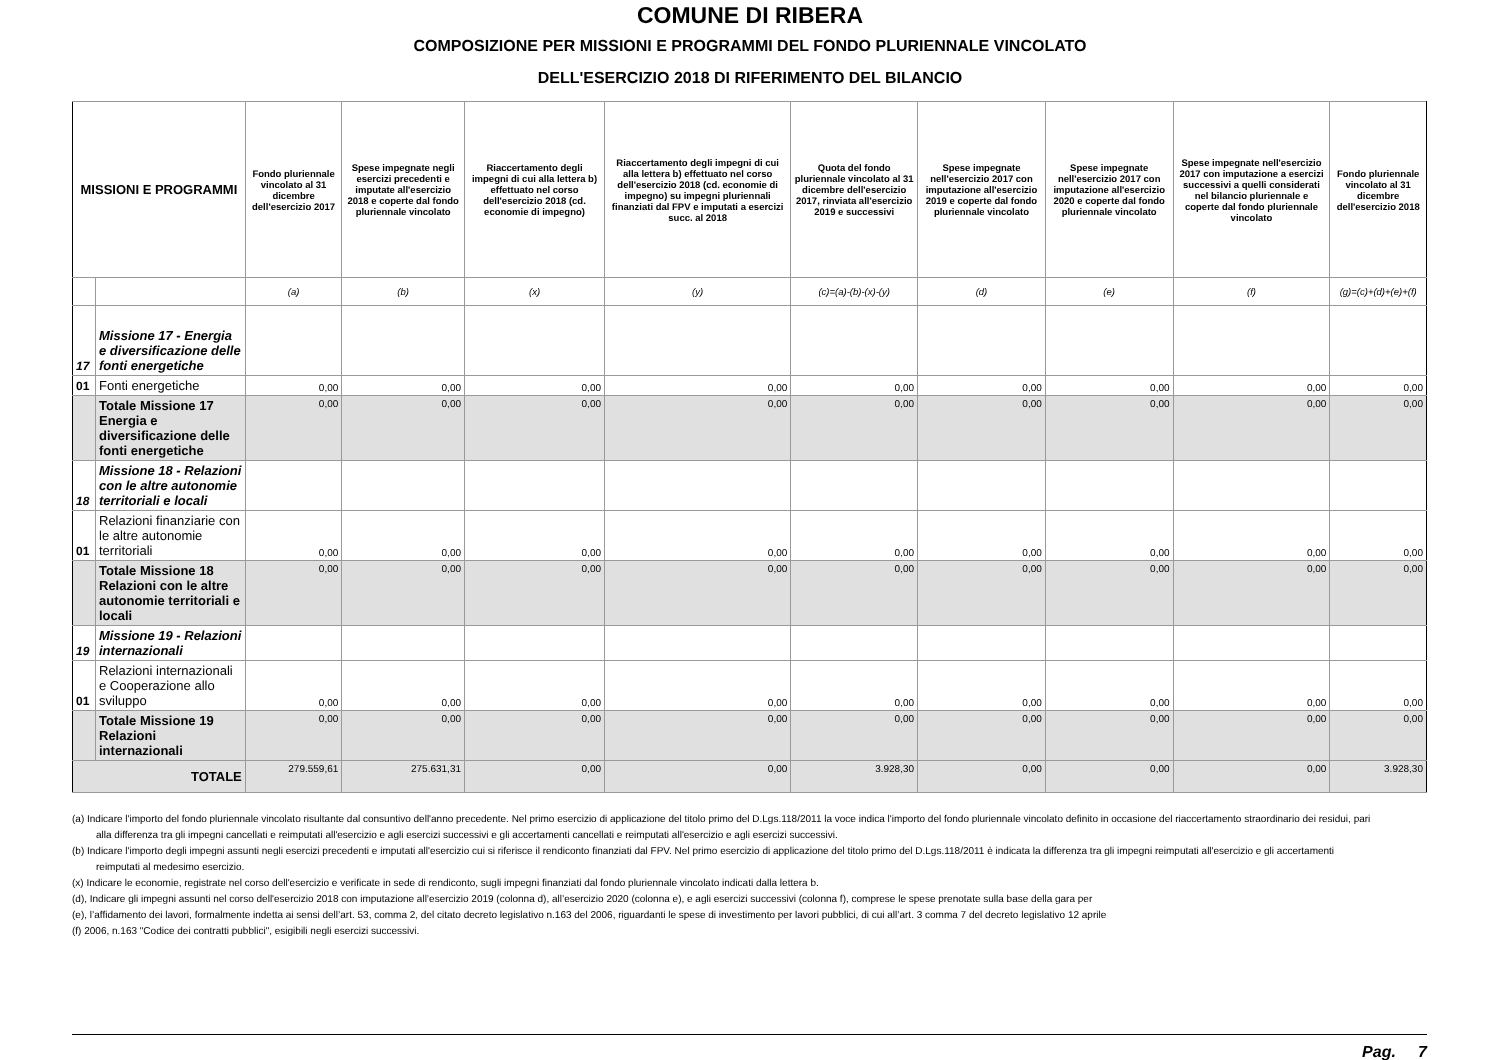COMUNE DI RIBERA
COMPOSIZIONE PER MISSIONI E PROGRAMMI DEL FONDO PLURIENNALE VINCOLATO
DELL'ESERCIZIO 2018 DI RIFERIMENTO DEL BILANCIO
| MISSIONI E PROGRAMMI | | Fondo pluriennale vincolato al 31 dicembre dell'esercizio 2017 | Spese impegnate negli esercizi precedenti e imputate all'esercizio 2018 e coperte dal fondo pluriennale vincolato | Riaccertamento degli impegni di cui alla lettera b) effettuato nel corso dell'esercizio 2018 (cd. economie di impegno) | Riaccertamento degli impegni di cui alla lettera b) effettuato nel corso dell'esercizio 2018 (cd. economie di impegno) su impegni pluriennali finanziati dal FPV e imputati a esercizi succ. al 2018 | Quota del fondo pluriennale vincolato al 31 dicembre dell'esercizio 2017, rinviata all'esercizio 2019 e successivi | Spese impegnate nell'esercizio 2017 con imputazione all'esercizio 2019 e coperte dal fondo pluriennale vincolato | Spese impegnate nell'esercizio 2017 con imputazione all'esercizio 2020 e coperte dal fondo pluriennale vincolato | Spese impegnate nell'esercizio 2017 con imputazione a esercizi successivi a quelli considerati nel bilancio pluriennale e coperte dal fondo pluriennale vincolato | Fondo pluriennale vincolato al 31 dicembre dell'esercizio 2018 |
| --- | --- | --- | --- | --- | --- | --- | --- | --- | --- | --- |
| | | (a) | (b) | (x) | (y) | (c)=(a)-(b)-(x)-(y) | (d) | (e) | (f) | (g)=(c)+(d)+(e)+(f) |
| 17 | Missione 17 - Energia e diversificazione delle fonti energetiche | | | | | | | | | |
| 01 | Fonti energetiche | 0,00 | 0,00 | 0,00 | 0,00 | 0,00 | 0,00 | 0,00 | 0,00 | 0,00 |
| | Totale Missione 17 Energia e diversificazione delle fonti energetiche | 0,00 | 0,00 | 0,00 | 0,00 | 0,00 | 0,00 | 0,00 | 0,00 | 0,00 |
| 18 | Missione 18 - Relazioni con le altre autonomie territoriali e locali | | | | | | | | | |
| 01 | Relazioni finanziarie con le altre autonomie territoriali | 0,00 | 0,00 | 0,00 | 0,00 | 0,00 | 0,00 | 0,00 | 0,00 | 0,00 |
| | Totale Missione 18 Relazioni con le altre autonomie territoriali e locali | 0,00 | 0,00 | 0,00 | 0,00 | 0,00 | 0,00 | 0,00 | 0,00 | 0,00 |
| 19 | Missione 19 - Relazioni internazionali | | | | | | | | | |
| 01 | Relazioni internazionali e Cooperazione allo sviluppo | 0,00 | 0,00 | 0,00 | 0,00 | 0,00 | 0,00 | 0,00 | 0,00 | 0,00 |
| | Totale Missione 19 Relazioni internazionali | 0,00 | 0,00 | 0,00 | 0,00 | 0,00 | 0,00 | 0,00 | 0,00 | 0,00 |
| TOTALE | | 279.559,61 | 275.631,31 | 0,00 | 0,00 | 3.928,30 | 0,00 | 0,00 | 0,00 | 3.928,30 |
(a) Indicare l'importo del fondo pluriennale vincolato risultante dal consuntivo dell'anno precedente. Nel primo esercizio di applicazione del titolo primo del D.Lgs.118/2011 la voce indica l'importo del fondo pluriennale vincolato definito in occasione del riaccertamento straordinario dei residui, pari alla differenza tra gli impegni cancellati e reimputati all'esercizio e agli esercizi successivi e gli accertamenti cancellati e reimputati all'esercizio e agli esercizi successivi.
(b) Indicare l'importo degli impegni assunti negli esercizi precedenti e imputati all'esercizio cui si riferisce il rendiconto finanziati dal FPV. Nel primo esercizio di applicazione del titolo primo del D.Lgs.118/2011 è indicata la differenza tra gli impegni reimputati all'esercizio e gli accertamenti reimputati al medesimo esercizio.
(x) Indicare le economie, registrate nel corso dell'esercizio e verificate in sede di rendiconto, sugli impegni finanziati dal fondo pluriennale vincolato indicati dalla lettera b.
(d), Indicare gli impegni assunti nel corso dell'esercizio 2018 con imputazione all’esercizio 2019 (colonna d), all’esercizio 2020 (colonna e), e agli esercizi successivi (colonna f), comprese le spese prenotate sulla base della gara per
(e), l’affidamento dei lavori, formalmente indetta ai sensi dell’art. 53, comma 2, del citato decreto legislativo n.163 del 2006, riguardanti le spese di investimento per lavori pubblici, di cui all’art. 3 comma 7 del decreto legislativo 12 aprile
(f) 2006, n.163 "Codice dei contratti pubblici", esigibili negli esercizi successivi.
Pag. 7